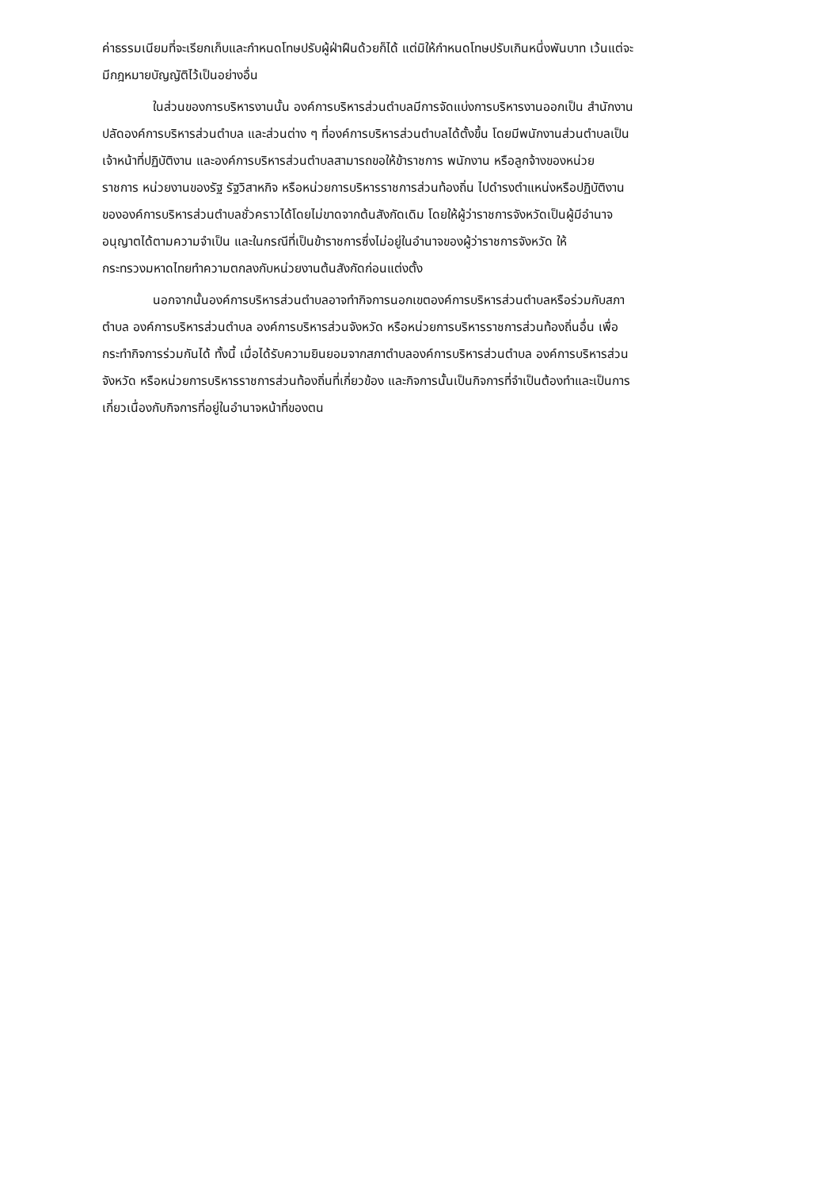ค่าธรรมเนียมที่จะเรียกเก็บและกำหนดโทษปรับผู้ฝ่าฝืนด้วยก็ได้ แต่มิให้กำหนดโทษปรับเกินหนึ่งพันบาท เว้นแต่จะ
มีกฎหมายบัญญัติไว้เป็นอย่างอื่น
ในส่วนของการบริหารงานนั้น องค์การบริหารส่วนตำบลมีการจัดแบ่งการบริหารงานออกเป็น สำนักงาน
ปลัดองค์การบริหารส่วนตำบล และส่วนต่าง ๆ ที่องค์การบริหารส่วนตำบลได้ตั้งขึ้น โดยมีพนักงานส่วนตำบลเป็น
เจ้าหน้าที่ปฏิบัติงาน และองค์การบริหารส่วนตำบลสามารถขอให้ข้าราชการ พนักงาน หรือลูกจ้างของหน่วย
ราชการ หน่วยงานของรัฐ รัฐวิสาหกิจ หรือหน่วยการบริหารราชการส่วนท้องถิ่น ไปดำรงตำแหน่งหรือปฏิบัติงาน
ขององค์การบริหารส่วนตำบลชั่วคราวได้โดยไม่ขาดจากต้นสังกัดเดิม โดยให้ผู้ว่าราชการจังหวัดเป็นผู้มีอำนาจ
อนุญาตได้ตามความจำเป็น และในกรณีที่เป็นข้าราชการซึ่งไม่อยู่ในอำนาจของผู้ว่าราชการจังหวัด ให้
กระทรวงมหาดไทยทำความตกลงกับหน่วยงานต้นสังกัดก่อนแต่งตั้ง
นอกจากนั้นองค์การบริหารส่วนตำบลอาจทำกิจการนอกเขตองค์การบริหารส่วนตำบลหรือร่วมกับสภา
ตำบล องค์การบริหารส่วนตำบล องค์การบริหารส่วนจังหวัด หรือหน่วยการบริหารราชการส่วนท้องถิ่นอื่น เพื่อ
กระทำกิจการร่วมกันได้ ทั้งนี้ เมื่อได้รับความยินยอมจากสภาตำบลองค์การบริหารส่วนตำบล องค์การบริหารส่วน
จังหวัด หรือหน่วยการบริหารราชการส่วนท้องถิ่นที่เกี่ยวข้อง และกิจการนั้นเป็นกิจการที่จำเป็นต้องทำและเป็นการ
เกี่ยวเนื่องกับกิจการที่อยู่ในอำนาจหน้าที่ของตน